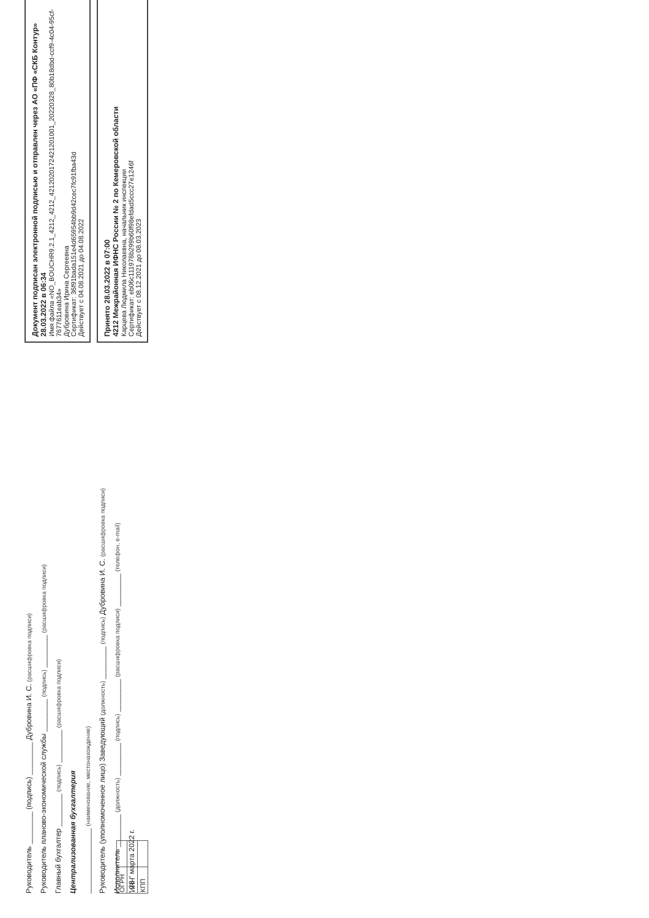Руководитель ________ (подпись) ________ Дубровина И. С. (расшифровка подписи)
Руководитель планово-экономической службы ________ (подпись) ________ (расшифровка подписи)
Главный бухгалтер ________ (подпись) ________ (расшифровка подписи)
Централизованная бухгалтерия
________________ (наименование, местонахождение)
Руководитель (уполномоченное лицо) Заведующий (должность) ________ (подпись) Дубровина И. С. (расшифровка подписи)
Исполнитель ________ (должность) ________ (подпись) ________ (расшифровка подписи) ________ (телефон, e-mail)
" 28 " марта 2022 г.
| ОГРН | |
| ИНН | |
| КПП | |
Документ подписан электронной подписью и отправлен через АО «ПФ «СКБ Контур» 28.03.2022 в 06:34
Имя файла «NO_BOUCHR9.2.1_4212_4212_4212020172421201001_20220328_80b18dbd-ccf9-4c04-95cf-7677611eab34»
Дубровина Ирина Сергеевна
Сертификат: 36f91bada151e4d65954bb9d42cec7fc91fba43d
Действует с 04.08.2021 до 04.08.2022
Принято 28.03.2022 в 07:00
4212 Межрайонная ИФНС России № 2 по Кемеровской области
Карцева Людмила Николаевна, начальник инспекции
Сертификат: eb06c111978b299b60f98efdad5ccc27e1246f
Действует с 08.12.2021 до 08.03.2023